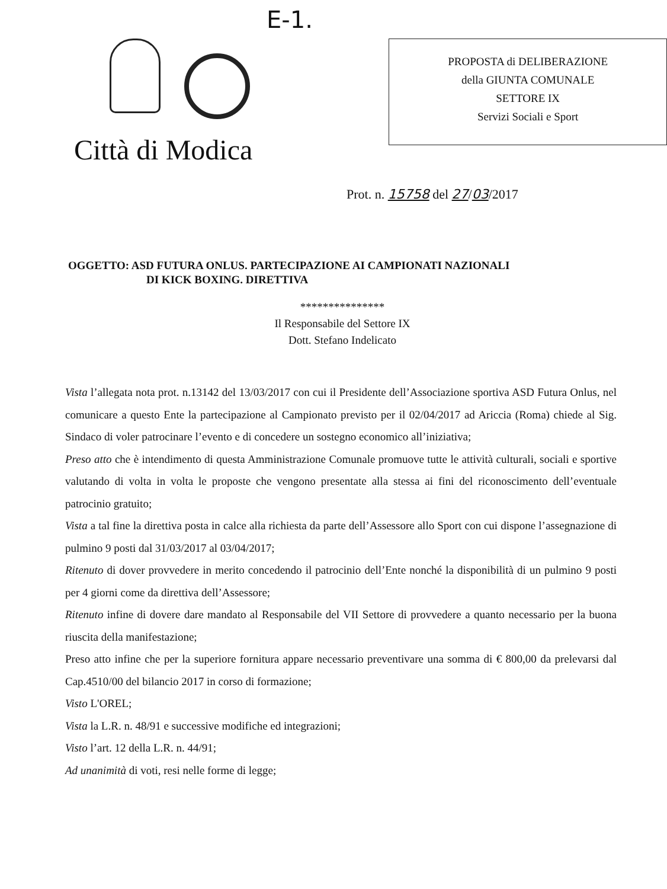E-1.
Città di Modica
PROPOSTA di DELIBERAZIONE
della GIUNTA COMUNALE
SETTORE IX
Servizi Sociali e Sport
Prot. n. 15758 del 27/03/2017
OGGETTO: ASD FUTURA ONLUS. PARTECIPAZIONE AI CAMPIONATI NAZIONALI
DI KICK BOXING. DIRETTIVA
***************
Il Responsabile del Settore IX
Dott. Stefano Indelicato
Vista l’allegata nota prot. n.13142 del 13/03/2017 con cui il Presidente dell’Associazione sportiva ASD Futura Onlus, nel comunicare a questo Ente la partecipazione al Campionato previsto per il 02/04/2017 ad Ariccia (Roma) chiede al Sig. Sindaco di voler patrocinare l’evento e di concedere un sostegno economico all’iniziativa;
Preso atto che è intendimento di questa Amministrazione Comunale promuove tutte le attività culturali, sociali e sportive valutando di volta in volta le proposte che vengono presentate alla stessa ai fini del riconoscimento dell’eventuale patrocinio gratuito;
Vista a tal fine la direttiva posta in calce alla richiesta da parte dell’Assessore allo Sport con cui dispone l’assegnazione di pulmino 9 posti dal 31/03/2017 al 03/04/2017;
Ritenuto di dover provvedere in merito concedendo il patrocinio dell’Ente nonché la disponibilità di un pulmino 9 posti per 4 giorni come da direttiva dell’Assessore;
Ritenuto infine di dovere dare mandato al Responsabile del VII Settore di provvedere a quanto necessario per la buona riuscita della manifestazione;
Preso atto infine che per la superiore fornitura appare necessario preventivare una somma di € 800,00 da prelevarsi dal Cap.4510/00 del bilancio 2017 in corso di formazione;
Visto L'OREL;
Vista la L.R. n. 48/91 e successive modifiche ed integrazioni;
Visto l’art. 12 della L.R. n. 44/91;
Ad unanimità di voti, resi nelle forme di legge;